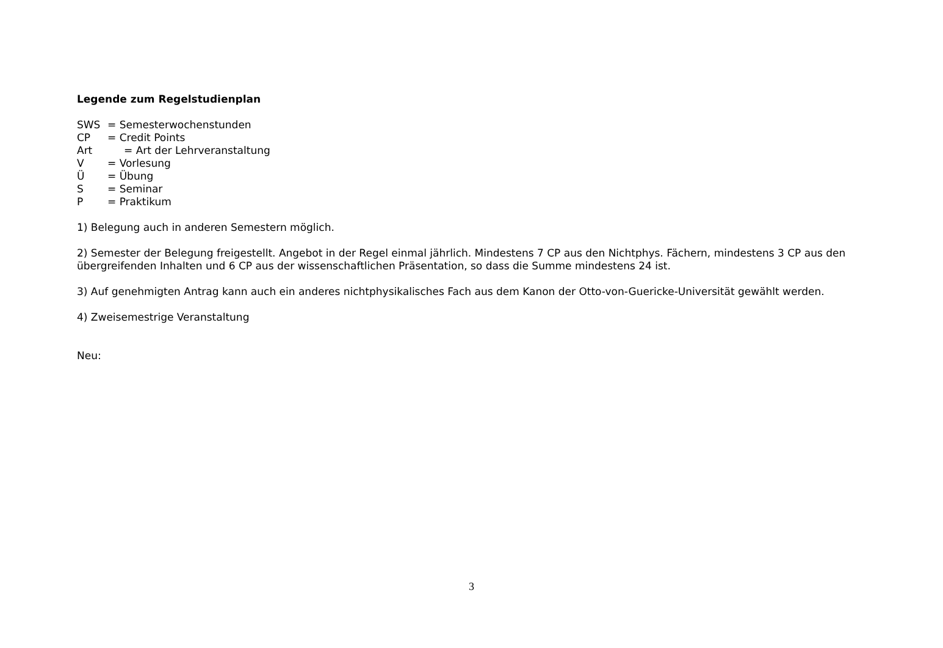Legende zum Regelstudienplan
SWS = Semesterwochenstunden
CP = Credit Points
Art = Art der Lehrveranstaltung
V = Vorlesung
Ü = Übung
S = Seminar
P = Praktikum
1) Belegung auch in anderen Semestern möglich.
2) Semester der Belegung freigestellt. Angebot in der Regel einmal jährlich. Mindestens 7 CP aus den Nichtphys. Fächern, mindestens 3 CP aus den übergreifenden Inhalten und 6 CP aus der wissenschaftlichen Präsentation, so dass die Summe mindestens 24 ist.
3) Auf genehmigten Antrag kann auch ein anderes nichtphysikalisches Fach aus dem Kanon der Otto-von-Guericke-Universität gewählt werden.
4) Zweisemestrige Veranstaltung
Neu:
3